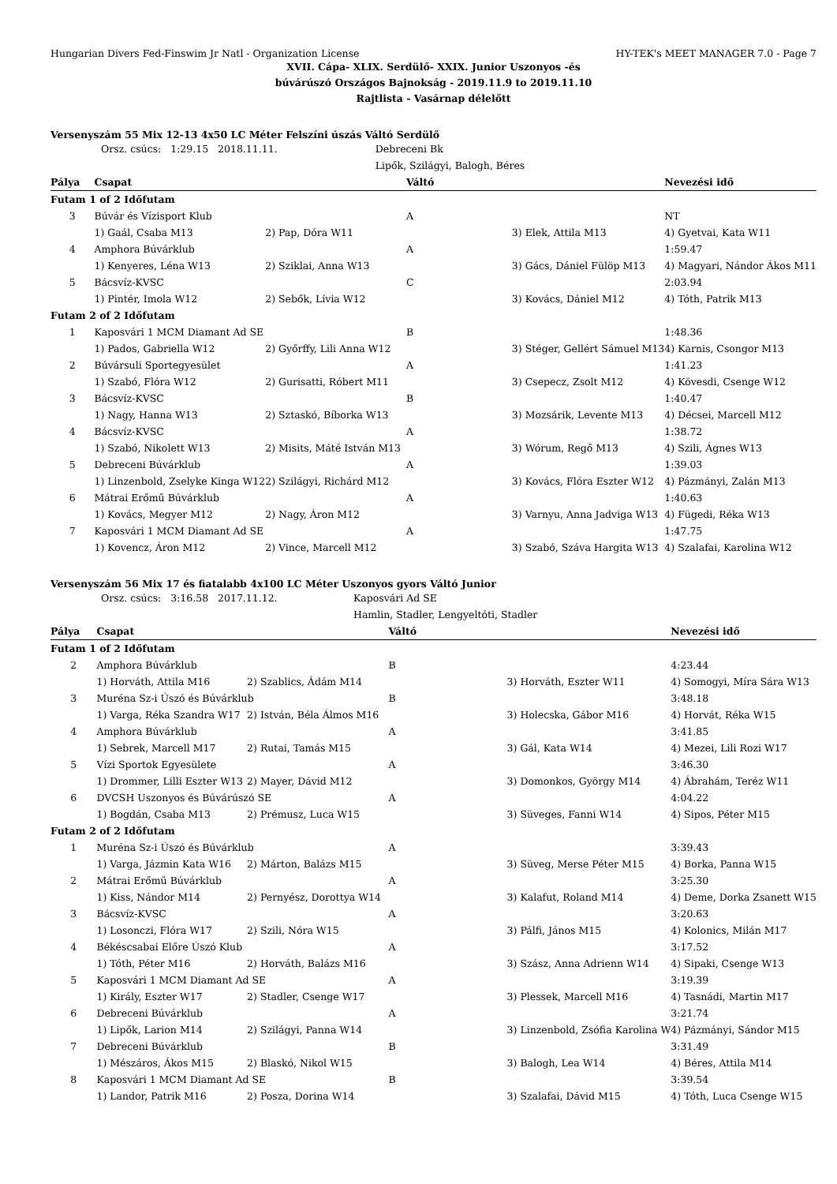Hungarian Divers Fed-Finswim Jr Natl - Organization License HY-TEK's MEET MANAGER 7.0 - Page 7
XVII. Cápa- XLIX. Serdülő- XXIX. Junior Uszonyos -és
búvárúszó Országos Bajnokság - 2019.11.9 to 2019.11.10
Rajtlista - Vasárnap délelőtt
Versenyszám 55 Mix 12-13 4x50 LC Méter Felszíni úszás Váltó Serdülő
| | Orsz. csúcs: 1:29.15 2018.11.11. | | Debreceni Bk |
| | | | Lipők, Szilágyi, Balogh, Béres |
| Pálya | Csapat | | Váltó | | Nevezési idő |
| --- | --- | --- | --- | --- | --- |
| Futam 1 of 2 Időfutam | | | | | |
| 3 | Búvár és Vízisport Klub | | A | | NT |
| | 1) Gaál, Csaba M13 | 2) Pap, Dóra W11 | | 3) Elek, Attila M13 | 4) Gyetvai, Kata W11 |
| 4 | Amphora Búvárklub | | A | | 1:59.47 |
| | 1) Kenyeres, Léna W13 | 2) Sziklai, Anna W13 | | 3) Gács, Dániel Fülöp M13 | 4) Magyari, Nándor Ákos M11 |
| 5 | Bácsvíz-KVSC | | C | | 2:03.94 |
| | 1) Pintér, Imola W12 | 2) Sebők, Lívia W12 | | 3) Kovács, Dániel M12 | 4) Tóth, Patrik M13 |
| Futam 2 of 2 Időfutam | | | | | |
| 1 | Kaposvári 1 MCM Diamant Ad SE | | B | | 1:48.36 |
| | 1) Pados, Gabriella W12 | 2) Győrffy, Lili Anna W12 | | 3) Stéger, Gellért Sámuel M13 | 4) Karnis, Csongor M13 |
| 2 | Búvársuli Sportegyesület | | A | | 1:41.23 |
| | 1) Szabó, Flóra W12 | 2) Gurisatti, Róbert M11 | | 3) Csepecz, Zsolt M12 | 4) Kövesdi, Csenge W12 |
| 3 | Bácsvíz-KVSC | | B | | 1:40.47 |
| | 1) Nagy, Hanna W13 | 2) Sztaskó, Bíborka W13 | | 3) Mozsárik, Levente M13 | 4) Décsei, Marcell M12 |
| 4 | Bácsvíz-KVSC | | A | | 1:38.72 |
| | 1) Szabó, Nikolett W13 | 2) Misits, Máté István M13 | | 3) Wórum, Regő M13 | 4) Szili, Ágnes W13 |
| 5 | Debreceni Búvárklub | | A | | 1:39.03 |
| | 1) Linzenbold, Zselyke Kinga W12 | 2) Szilágyi, Richárd M12 | | 3) Kovács, Flóra Eszter W12 | 4) Pázmányi, Zalán M13 |
| 6 | Mátrai Erőmű Búvárklub | | A | | 1:40.63 |
| | 1) Kovács, Megyer M12 | 2) Nagy, Áron M12 | | 3) Varnyu, Anna Jadviga W13 | 4) Fügedi, Réka W13 |
| 7 | Kaposvári 1 MCM Diamant Ad SE | | A | | 1:47.75 |
| | 1) Kovencz, Áron M12 | 2) Vince, Marcell M12 | | 3) Szabó, Száva Hargita W13 | 4) Szalafai, Karolina W12 |
Versenyszám 56 Mix 17 és fiatalabb 4x100 LC Méter Uszonyos gyors Váltó Junior
| | Orsz. csúcs: 3:16.58 2017.11.12. | | Kaposvári Ad SE |
| | | | Hamlin, Stadler, Lengyeltóti, Stadler |
| Pálya | Csapat | | Váltó | | Nevezési idő |
| --- | --- | --- | --- | --- | --- |
| Futam 1 of 2 Időfutam | | | | | |
| 2 | Amphora Búvárklub | | B | | 4:23.44 |
| | 1) Horváth, Attila M16 | 2) Szablics, Ádám M14 | | 3) Horváth, Eszter W11 | 4) Somogyi, Míra Sára W13 |
| 3 | Muréna Sz-i Úszó és Búvárklub | | B | | 3:48.18 |
| | 1) Varga, Réka Szandra W17 | 2) István, Béla Álmos M16 | | 3) Holecska, Gábor M16 | 4) Horvát, Réka W15 |
| 4 | Amphora Búvárklub | | A | | 3:41.85 |
| | 1) Sebrek, Marcell M17 | 2) Rutai, Tamás M15 | | 3) Gál, Kata W14 | 4) Mezei, Lili Rozi W17 |
| 5 | Vízi Sportok Egyesülete | | A | | 3:46.30 |
| | 1) Drommer, Lilli Eszter W13 | 2) Mayer, Dávid M12 | | 3) Domonkos, György M14 | 4) Ábrahám, Teréz W11 |
| 6 | DVCSH Uszonyos és Búvárúszó SE | | A | | 4:04.22 |
| | 1) Bogdán, Csaba M13 | 2) Prémusz, Luca W15 | | 3) Süveges, Fanni W14 | 4) Sipos, Péter M15 |
| Futam 2 of 2 Időfutam | | | | | |
| 1 | Muréna Sz-i Úszó és Búvárklub | | A | | 3:39.43 |
| | 1) Varga, Jázmin Kata W16 | 2) Márton, Balázs M15 | | 3) Süveg, Merse Péter M15 | 4) Borka, Panna W15 |
| 2 | Mátrai Erőmű Búvárklub | | A | | 3:25.30 |
| | 1) Kiss, Nándor M14 | 2) Pernyész, Dorottya W14 | | 3) Kalafut, Roland M14 | 4) Deme, Dorka Zsanett W15 |
| 3 | Bácsvíz-KVSC | | A | | 3:20.63 |
| | 1) Losonczi, Flóra W17 | 2) Szili, Nóra W15 | | 3) Pálfi, János M15 | 4) Kolonics, Milán M17 |
| 4 | Békéscsabai Előre Úszó Klub | | A | | 3:17.52 |
| | 1) Tóth, Péter M16 | 2) Horváth, Balázs M16 | | 3) Szász, Anna Adrienn W14 | 4) Sipaki, Csenge W13 |
| 5 | Kaposvári 1 MCM Diamant Ad SE | | A | | 3:19.39 |
| | 1) Király, Eszter W17 | 2) Stadler, Csenge W17 | | 3) Plessek, Marcell M16 | 4) Tasnádi, Martin M17 |
| 6 | Debreceni Búvárklub | | A | | 3:21.74 |
| | 1) Lipők, Larion M14 | 2) Szilágyi, Panna W14 | | 3) Linzenbold, Zsófia Karolina W | 4) Pázmányi, Sándor M15 |
| 7 | Debreceni Búvárklub | | B | | 3:31.49 |
| | 1) Mészáros, Ákos M15 | 2) Blaskó, Nikol W15 | | 3) Balogh, Lea W14 | 4) Béres, Attila M14 |
| 8 | Kaposvári 1 MCM Diamant Ad SE | | B | | 3:39.54 |
| | 1) Landor, Patrik M16 | 2) Posza, Dorina W14 | | 3) Szalafai, Dávid M15 | 4) Tóth, Luca Csenge W15 |